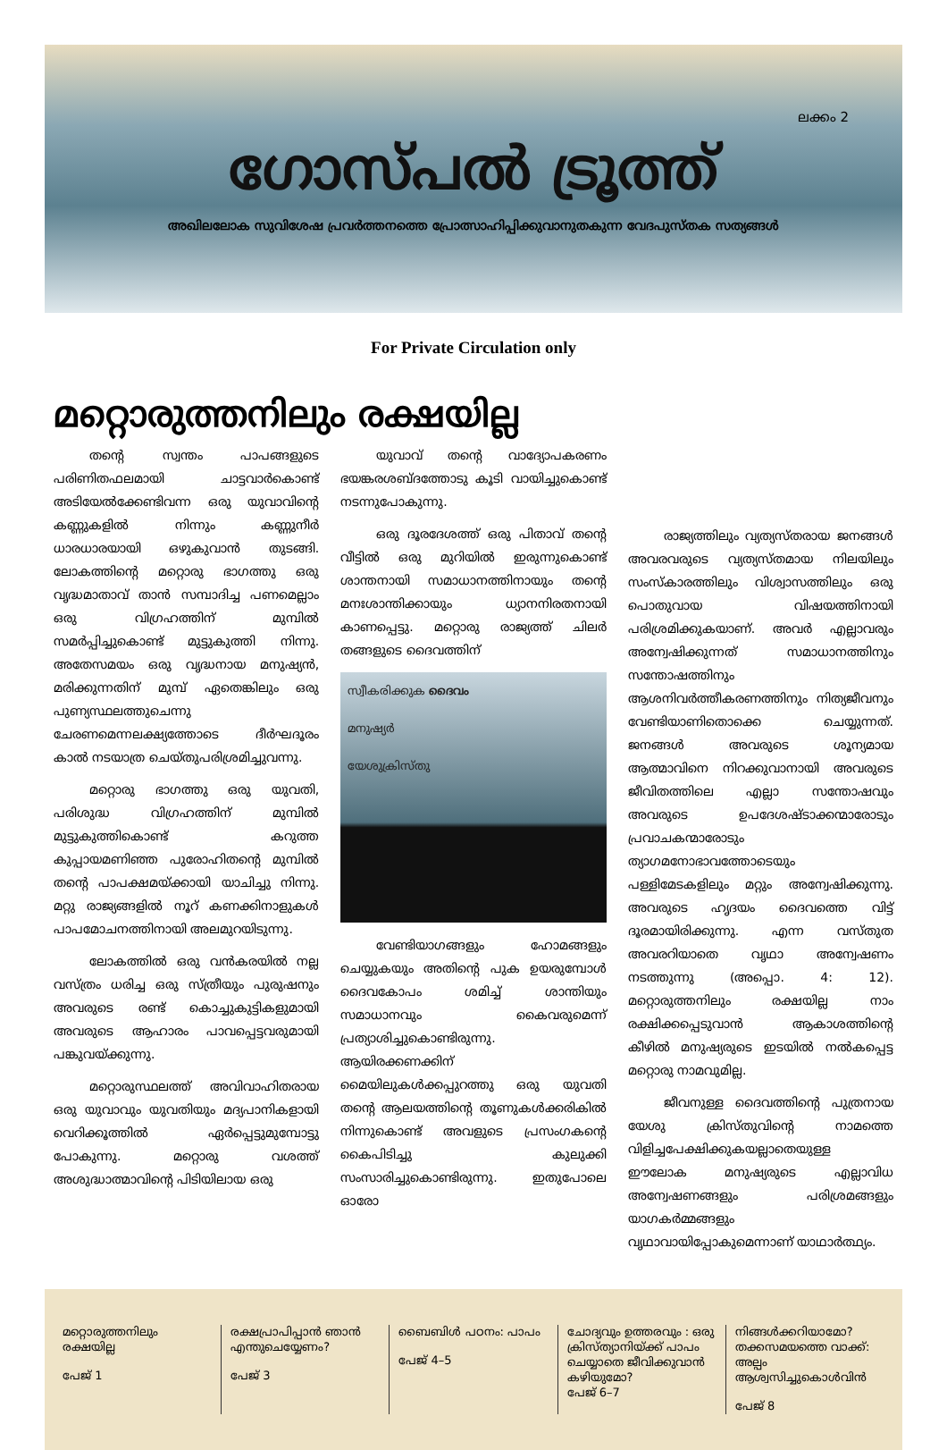ലക്കം 2
ഗോസ്പൽ ട്രൂത്ത്
അഖിലലോക സുവിശേഷ പ്രവർത്തനത്തെ പ്രോത്സാഹിപ്പിക്കുവാനുതകുന്ന വേദപുസ്തക സത്യങ്ങൾ
For Private Circulation only
മറ്റൊരുത്തനിലും രക്ഷയില്ല
തന്റെ സ്വന്തം പാപങ്ങളുടെ പരിണിതഫലമായി ചാട്ടവാർകൊണ്ട് അടിയേൽക്കേണ്ടിവന്ന ഒരു യുവാവിന്റെ കണ്ണുകളിൽ നിന്നും കണ്ണുനീർ ധാരധാരയായി ഒഴുകുവാൻ തുടങ്ങി. ലോകത്തിന്റെ മറ്റൊരു ഭാഗത്തു ഒരു വൃദ്ധമാതാവ് താൻ സമ്പാദിച്ച പണമെല്ലാം ഒരു വിഗ്രഹത്തിന് മുമ്പിൽ സമർപ്പിച്ചുകൊണ്ട് മുട്ടുകുത്തി നിന്നു. അതേസമയം ഒരു വൃദ്ധനായ മനുഷ്യൻ, മരിക്കുന്നതിന് മുമ്പ് ഏതെങ്കിലും ഒരു പുണ്യസ്ഥലത്തുചെന്നു ചേരണമെന്നലക്ഷ്യത്തോടെ ദീർഘദൂരം കാൽ നടയാത്ര ചെയ്തുപരിശ്രമിച്ചുവന്നു.
മറ്റൊരു ഭാഗത്തു ഒരു യുവതി, പരിശുദ്ധ വിഗ്രഹത്തിന് മുമ്പിൽ മുട്ടുകുത്തികൊണ്ട് കറുത്ത കുപ്പായമണിഞ്ഞ പുരോഹിതന്റെ മുമ്പിൽ തന്റെ പാപക്ഷമയ്ക്കായി യാചിച്ചു നിന്നു. മറ്റു രാജ്യങ്ങളിൽ നൂറ് കണക്കിനാളുകൾ പാപമോചനത്തിനായി അലമുറയിടുന്നു.
ലോകത്തിൽ ഒരു വൻകരയിൽ നല്ല വസ്ത്രം ധരിച്ച ഒരു സ്ത്രീയും പുരുഷനും അവരുടെ രണ്ട് കൊച്ചുകുട്ടികളുമായി അവരുടെ ആഹാരം പാവപ്പെട്ടവരുമായി പങ്കുവയ്ക്കുന്നു.
മറ്റൊരുസ്ഥലത്ത് അവിവാഹിതരായ ഒരു യുവാവും യുവതിയും മദ്യപാനികളായി വെറിക്കൂത്തിൽ ഏർപ്പെട്ടുമുമ്പോട്ടു പോകുന്നു. മറ്റൊരു വശത്ത് അശുദ്ധാത്മാവിന്റെ പിടിയിലായ ഒരു
യുവാവ് തന്റെ വാദ്യോപകരണം ഭയങ്കരശബ്ദത്തോടു കൂടി വായിച്ചുകൊണ്ട് നടന്നുപോകുന്നു.
ഒരു ദൂരദേശത്ത് ഒരു പിതാവ് തന്റെ വീട്ടിൽ ഒരു മുറിയിൽ ഇരുന്നുകൊണ്ട് ശാന്തനായി സമാധാനത്തിനായും തന്റെ മനഃശാന്തിക്കായും ധ്യാനനിരതനായി കാണപ്പെട്ടു. മറ്റൊരു രാജ്യത്ത് ചിലർ തങ്ങളുടെ ദൈവത്തിന്
സ്വീകരിക്കുക ദൈവം
മനുഷ്യർ
യേശുക്രിസ്തു
വേണ്ടിയാഗങ്ങളും ഹോമങ്ങളും ചെയ്യുകയും അതിന്റെ പുക ഉയരുമ്പോൾ ദൈവകോപം ശമിച്ച് ശാന്തിയും സമാധാനവും കൈവരുമെന്ന് പ്രത്യാശിച്ചുകൊണ്ടിരുന്നു. ആയിരക്കണക്കിന് മൈയിലുകൾക്കപ്പുറത്തു ഒരു യുവതി തന്റെ ആലയത്തിന്റെ തൂണുകൾക്കരികിൽ നിന്നുകൊണ്ട് അവളുടെ പ്രസംഗകന്റെ കൈപിടിച്ചു കുലുക്കി സംസാരിച്ചുകൊണ്ടിരുന്നു. ഇതുപോലെ ഓരോ
രാജ്യത്തിലും വ്യത്യസ്തരായ ജനങ്ങൾ അവരവരുടെ വ്യത്യസ്തമായ നിലയിലും സംസ്കാരത്തിലും വിശ്വാസത്തിലും ഒരു പൊതുവായ വിഷയത്തിനായി പരിശ്രമിക്കുകയാണ്. അവർ എല്ലാവരും അന്വേഷിക്കുന്നത് സമാധാനത്തിനും സന്തോഷത്തിനും ആശനിവർത്തീകരണത്തിനും നിത്യജീവനും വേണ്ടിയാണിതൊക്കെ ചെയ്യുന്നത്. ജനങ്ങൾ അവരുടെ ശൂന്യമായ ആത്മാവിനെ നിറക്കുവാനായി അവരുടെ ജീവിതത്തിലെ എല്ലാ സന്തോഷവും അവരുടെ ഉപദേശഷ്ടാക്കന്മാരോടും പ്രവാചകന്മാരോടും ത്യാഗമനോഭാവത്തോടെയും പള്ളിമേടകളിലും മറ്റും അന്വേഷിക്കുന്നു. അവരുടെ ഹൃദയം ദൈവത്തെ വിട്ട് ദൂരമായിരിക്കുന്നു. എന്ന വസ്തുത അവരറിയാതെ വൃഥാ അന്വേഷണം നടത്തുന്നു (അപ്പൊ. 4: 12). മറ്റൊരുത്തനിലും രക്ഷയില്ല നാം രക്ഷിക്കപ്പെടുവാൻ ആകാശത്തിന്റെ കീഴിൽ മനുഷ്യരുടെ ഇടയിൽ നൽകപ്പെട്ട മറ്റൊരു നാമവുമില്ല.
ജീവനുള്ള ദൈവത്തിന്റെ പുത്രനായ യേശു ക്രിസ്തുവിന്റെ നാമത്തെ വിളിച്ചപേക്ഷിക്കുകയല്ലാതെയുള്ള ഈലോക മനുഷ്യരുടെ എല്ലാവിധ അന്വേഷണങ്ങളും പരിശ്രമങ്ങളും യാഗകർമ്മങ്ങളും വൃഥാവായിപ്പോകുമെന്നാണ് യാഥാർത്ഥ്യം.
മറ്റൊരുത്തനിലും രക്ഷയില്ല
പേജ് 1
രക്ഷപ്രാപിപ്പാൻ ഞാൻ എന്തുചെയ്യേണം?
പേജ് 3
ബൈബിൾ പഠനം: പാപം
പേജ് 4–5
ചോദ്യവും ഉത്തരവും : ഒരു ക്രിസ്ത്യാനിയ്ക്ക് പാപം ചെയ്യാതെ ജീവിക്കുവാൻ കഴിയുമോ?
പേജ് 6–7
നിങ്ങൾക്കറിയാമോ? തക്കസമയത്തെ വാക്ക്: അല്പം ആശ്വസിച്ചുകൊൾവിൻ
പേജ് 8